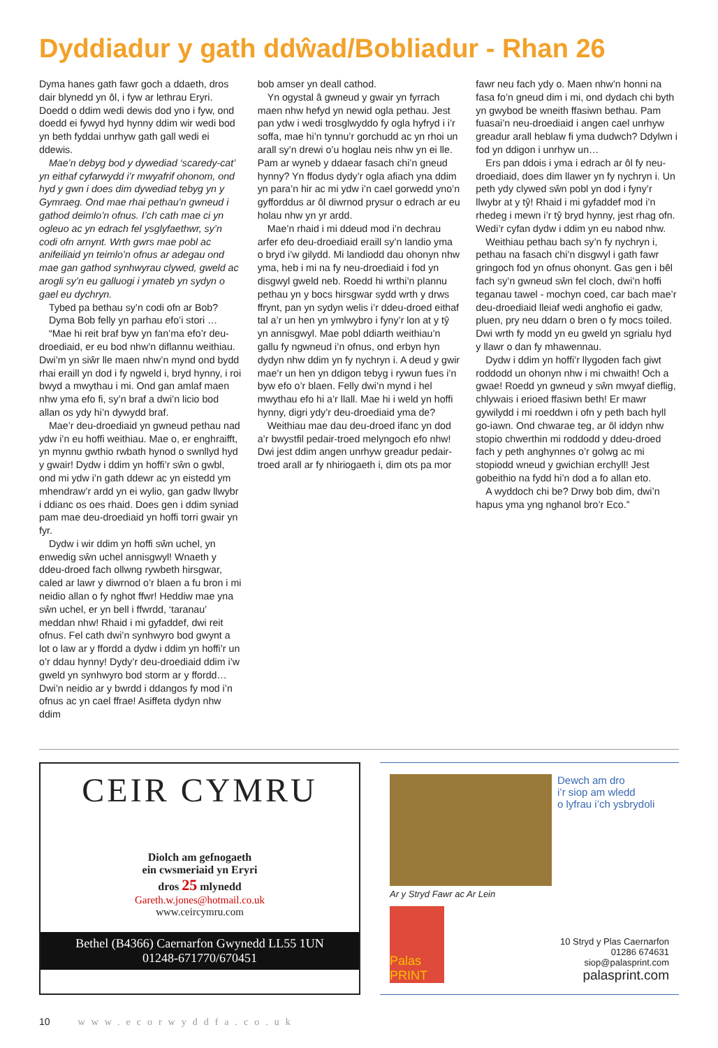Dyddiadur y gath ddŵad/Bobliadur - Rhan 26
Dyma hanes gath fawr goch a ddaeth, dros dair blynedd yn ôl, i fyw ar lethrau Eryri. Doedd o ddim wedi dewis dod yno i fyw, ond doedd ei fywyd hyd hynny ddim wir wedi bod yn beth fyddai unrhyw gath gall wedi ei ddewis.
Mae’n debyg bod y dywediad ‘scaredy-cat’ yn eithaf cyfarwydd i’r mwyafrif ohonom, ond hyd y gwn i does dim dywediad tebyg yn y Gymraeg. Ond mae rhai pethau’n gwneud i gathod deimlo’n ofnus. I’ch cath mae ci yn ogleuo ac yn edrach fel ysglyfaethwr, sy’n codi ofn arnynt. Wrth gwrs mae pobl ac anifeiliaid yn teimlo’n ofnus ar adegau ond mae gan gathod synhwyrau clywed, gweld ac arogli sy’n eu galluogi i ymateb yn sydyn o gael eu dychryn.
Tybed pa bethau sy’n codi ofn ar Bob?
Dyma Bob felly yn parhau efo’i stori …
“Mae hi reit braf byw yn fan’ma efo’r deu-droediaid, er eu bod nhw’n diflannu weithiau. Dwi’m yn siŵr lle maen nhw’n mynd ond bydd rhai eraill yn dod i fy ngweld i, bryd hynny, i roi bwyd a mwythau i mi. Ond gan amlaf maen nhw yma efo fi, sy’n braf a dwi’n licio bod allan os ydy hi’n dywydd braf.
Mae’r deu-droediaid yn gwneud pethau nad ydw i’n eu hoffi weithiau. Mae o, er enghraifft, yn mynnu gwthio rwbath hynod o swnllyd hyd y gwair! Dydw i ddim yn hoffi’r sŵn o gwbl, ond mi ydw i’n gath ddewr ac yn eistedd ym mhendraw’r ardd yn ei wylio, gan gadw llwybr i ddianc os oes rhaid. Does gen i ddim syniad pam mae deu-droediaid yn hoffi torri gwair yn fyr.
Dydw i wir ddim yn hoffi sŵn uchel, yn enwedig sŵn uchel annisgwyl! Wnaeth y ddeu-droed fach ollwng rywbeth hirsgwar, caled ar lawr y diwrnod o’r blaen a fu bron i mi neidio allan o fy nghot ffwr! Heddiw mae yna sŵn uchel, er yn bell i ffwrdd, ‘taranau’ meddan nhw! Rhaid i mi gyfaddef, dwi reit ofnus. Fel cath dwi’n synhwyro bod gwynt a lot o law ar y ffordd a dydw i ddim yn hoffi’r un o’r ddau hynny! Dydy’r deu-droediaid ddim i’w gweld yn synhwyro bod storm ar y ffordd… Dwi’n neidio ar y bwrdd i ddangos fy mod i’n ofnus ac yn cael ffrae! Asiffeta dydyn nhw ddim
bob amser yn deall cathod.
Yn ogystal â gwneud y gwair yn fyrrach maen nhw hefyd yn newid ogla pethau. Jest pan ydw i wedi trosglwyddo fy ogla hyfryd i i’r soffa, mae hi’n tynnu’r gorchudd ac yn rhoi un arall sy’n drewi o’u hoglau neis nhw yn ei lle. Pam ar wyneb y ddaear fasach chi’n gneud hynny? Yn ffodus dydy’r ogla afiach yna ddim yn para’n hir ac mi ydw i’n cael gorwedd yno’n gyfforddus ar ôl diwrnod prysur o edrach ar eu holau nhw yn yr ardd.
Mae’n rhaid i mi ddeud mod i’n dechrau arfer efo deu-droediaid eraill sy’n landio yma o bryd i’w gilydd. Mi landiodd dau ohonyn nhw yma, heb i mi na fy neu-droediaid i fod yn disgwyl gweld neb. Roedd hi wrthi’n plannu pethau yn y bocs hirsgwar sydd wrth y drws ffrynt, pan yn sydyn welis i’r ddeu-droed eithaf tal a’r un hen yn ymlwybro i fyny’r lon at y tŷ yn annisgwyl. Mae pobl ddiarth weithiau’n gallu fy ngwneud i’n ofnus, ond erbyn hyn dydyn nhw ddim yn fy nychryn i. A deud y gwir mae’r un hen yn ddigon tebyg i rywun fues i’n byw efo o’r blaen. Felly dwi’n mynd i hel mwythau efo hi a’r llall. Mae hi i weld yn hoffi hynny, digri ydy’r deu-droediaid yma de?
Weithiau mae dau deu-droed ifanc yn dod a’r bwystfil pedair-troed melyngoch efo nhw! Dwi jest ddim angen unrhyw greadur pedair-troed arall ar fy nhiriogaeth i, dim ots pa mor
fawr neu fach ydy o. Maen nhw’n honni na fasa fo’n gneud dim i mi, ond dydach chi byth yn gwybod be wneith ffasiwn bethau. Pam fuasai’n neu-droediaid i angen cael unrhyw greadur arall heblaw fi yma dudwch? Ddylwn i fod yn ddigon i unrhyw un…
Ers pan ddois i yma i edrach ar ôl fy neu-droediaid, does dim llawer yn fy nychryn i. Un peth ydy clywed sŵn pobl yn dod i fyny’r llwybr at y tŷ! Rhaid i mi gyfaddef mod i’n rhedeg i mewn i’r tŷ bryd hynny, jest rhag ofn. Wedi’r cyfan dydw i ddim yn eu nabod nhw.
Weithiau pethau bach sy’n fy nychryn i, pethau na fasach chi’n disgwyl i gath fawr gringoch fod yn ofnus ohonynt. Gas gen i bêl fach sy’n gwneud sŵn fel cloch, dwi’n hoffi teganau tawel - mochyn coed, car bach mae’r deu-droediaid lleiaf wedi anghofio ei gadw, pluen, pry neu ddarn o bren o fy mocs toiled. Dwi wrth fy modd yn eu gweld yn sgrialu hyd y llawr o dan fy mhawennau.
Dydw i ddim yn hoffi’r llygoden fach giwt roddodd un ohonyn nhw i mi chwaith! Och a gwae! Roedd yn gwneud y sŵn mwyaf dieflig, chlywais i erioed ffasiwn beth! Er mawr gywilydd i mi roeddwn i ofn y peth bach hyll go-iawn. Ond chwarae teg, ar ôl iddyn nhw stopio chwerthin mi roddodd y ddeu-droed fach y peth anghynnes o’r golwg ac mi stopiodd wneud y gwichian erchyll! Jest gobeithio na fydd hi’n dod a fo allan eto.
A wyddoch chi be? Drwy bob dim, dwi’n hapus yma yng nghanol bro’r Eco.”
CEIR CYMRU
Diolch am gefnogaeth
ein cwsmeriaid yn Eryri
dros 25 mlynedd
Gareth.w.jones@hotmail.co.uk
www.ceircymru.com
Bethel (B4366) Caernarfon Gwynedd LL55 1UN
01248-671770/670451
Dewch am dro
i’r siop am wledd
o lyfrau i’ch ysbrydoli
Ar y Stryd Fawr ac Ar Lein
Palas PRINT
10 Stryd y Plas Caernarfon
01286 674631
siop@palasprint.com
palasprint.com
10 www.ecorwyddfa.co.uk